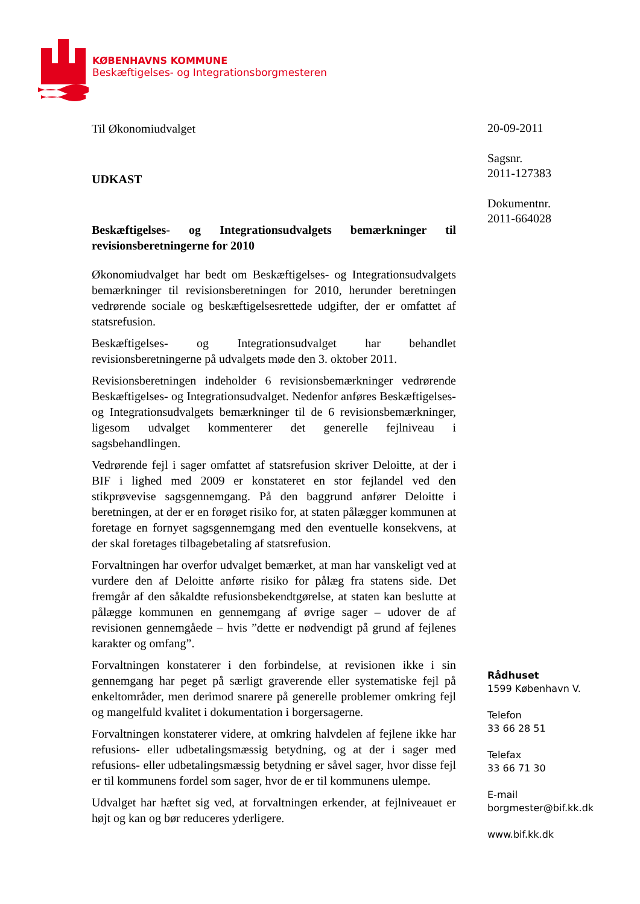KØBENHAVNS KOMMUNE
Beskæftigelses- og Integrationsborgmesteren
Til Økonomiudvalget
UDKAST
Beskæftigelses- og Integrationsudvalgets bemærkninger til revisionsberetningerne for 2010
Økonomiudvalget har bedt om Beskæftigelses- og Integrationsudvalgets bemærkninger til revisionsberetningen for 2010, herunder beretningen vedrørende sociale og beskæftigelsesrettede udgifter, der er omfattet af statsrefusion.
Beskæftigelses- og Integrationsudvalget har behandlet revisionsberetningerne på udvalgets møde den 3. oktober 2011.
Revisionsberetningen indeholder 6 revisionsbemærkninger vedrørende Beskæftigelses- og Integrationsudvalget. Nedenfor anføres Beskæftigelses- og Integrationsudvalgets bemærkninger til de 6 revisionsbemærkninger, ligesom udvalget kommenterer det generelle fejlniveau i sagsbehandlingen.
Vedrørende fejl i sager omfattet af statsrefusion skriver Deloitte, at der i BIF i lighed med 2009 er konstateret en stor fejlandel ved den stikprøvevise sagsgennemgang. På den baggrund anfører Deloitte i beretningen, at der er en forøget risiko for, at staten pålægger kommunen at foretage en fornyet sagsgennemgang med den eventuelle konsekvens, at der skal foretages tilbagebetaling af statsrefusion.
Forvaltningen har overfor udvalget bemærket, at man har vanskeligt ved at vurdere den af Deloitte anførte risiko for pålæg fra statens side. Det fremgår af den såkaldte refusionsbekendtgørelse, at staten kan beslutte at pålægge kommunen en gennemgang af øvrige sager – udover de af revisionen gennemgåede – hvis ”dette er nødvendigt på grund af fejlenes karakter og omfang”.
Forvaltningen konstaterer i den forbindelse, at revisionen ikke i sin gennemgang har peget på særligt graverende eller systematiske fejl på enkeltområder, men derimod snarere på generelle problemer omkring fejl og mangelfuld kvalitet i dokumentation i borgersagerne.
Forvaltningen konstaterer videre, at omkring halvdelen af fejlene ikke har refusions- eller udbetalingsmæssig betydning, og at der i sager med refusions- eller udbetalingsmæssig betydning er såvel sager, hvor disse fejl er til kommunens fordel som sager, hvor de er til kommunens ulempe.
Udvalget har hæftet sig ved, at forvaltningen erkender, at fejlniveauet er højt og kan og bør reduceres yderligere.
20-09-2011
Sagsnr.
2011-127383
Dokumentnr.
2011-664028
Rådhuset
1599 København V.
Telefon
33 66 28 51
Telefax
33 66 71 30
E-mail
borgmester@bif.kk.dk
www.bif.kk.dk